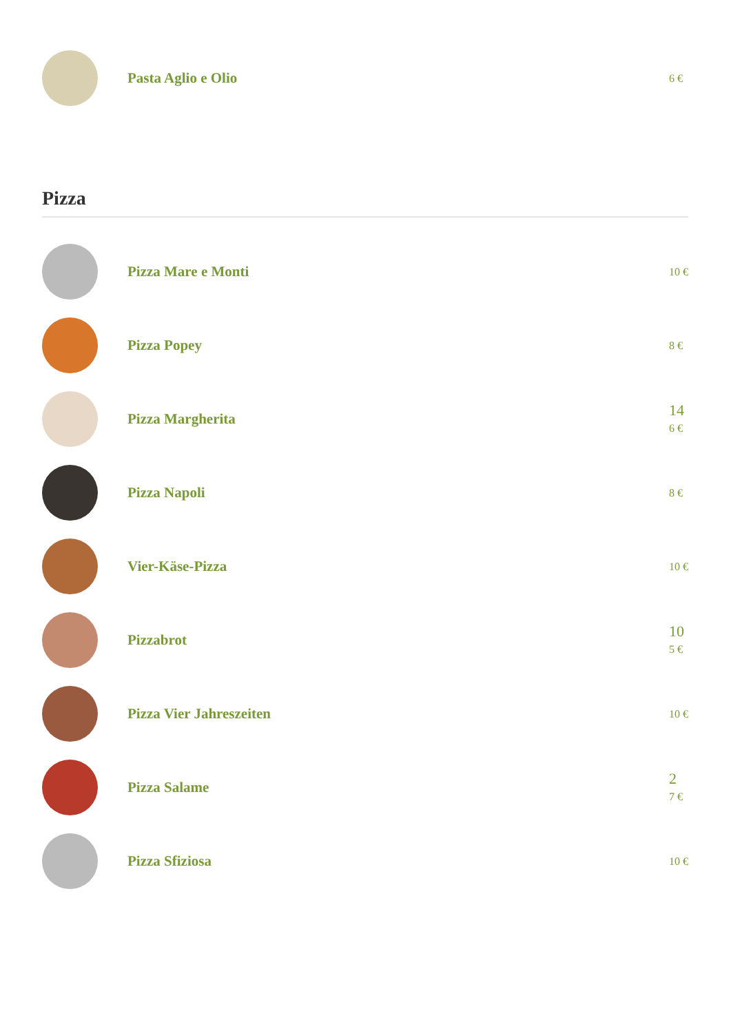Pasta Aglio e Olio
6 €
Pizza
Pizza Mare e Monti
10 €
Pizza Popey
8 €
Pizza Margherita
14
6 €
Pizza Napoli
8 €
Vier-Käse-Pizza
10 €
Pizzabrot
10
5 €
Pizza Vier Jahreszeiten
10 €
Pizza Salame
2
7 €
Pizza Sfiziosa
10 €